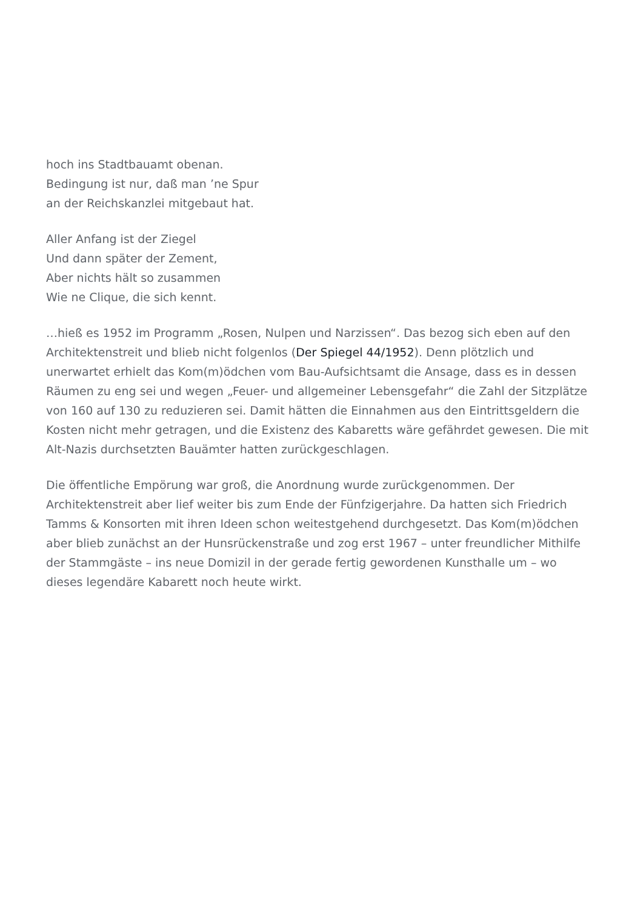hoch ins Stadtbauamt obenan.
Bedingung ist nur, daß man ’ne Spur
an der Reichskanzlei mitgebaut hat.
Aller Anfang ist der Ziegel
Und dann später der Zement,
Aber nichts hält so zusammen
Wie ne Clique, die sich kennt.
…hieß es 1952 im Programm „Rosen, Nulpen und Narzissen“. Das bezog sich eben auf den Architektenstreit und blieb nicht folgenlos (Der Spiegel 44/1952). Denn plötzlich und unerwartet erhielt das Kom(m)ödchen vom Bau-Aufsichtsamt die Ansage, dass es in dessen Räumen zu eng sei und wegen „Feuer- und allgemeiner Lebensgefahr“ die Zahl der Sitzplätze von 160 auf 130 zu reduzieren sei. Damit hätten die Einnahmen aus den Eintrittsgeldern die Kosten nicht mehr getragen, und die Existenz des Kabaretts wäre gefährdet gewesen. Die mit Alt-Nazis durchsetzten Bauämter hatten zurückgeschlagen.
Die öffentliche Empörung war groß, die Anordnung wurde zurückgenommen. Der Architektenstreit aber lief weiter bis zum Ende der Fünfzigerjahre. Da hatten sich Friedrich Tamms & Konsorten mit ihren Ideen schon weitestgehend durchgesetzt. Das Kom(m)ödchen aber blieb zunächst an der Hunsrückenstraße und zog erst 1967 – unter freundlicher Mithilfe der Stammgäste – ins neue Domizil in der gerade fertig gewordenen Kunsthalle um – wo dieses legendäre Kabarett noch heute wirkt.